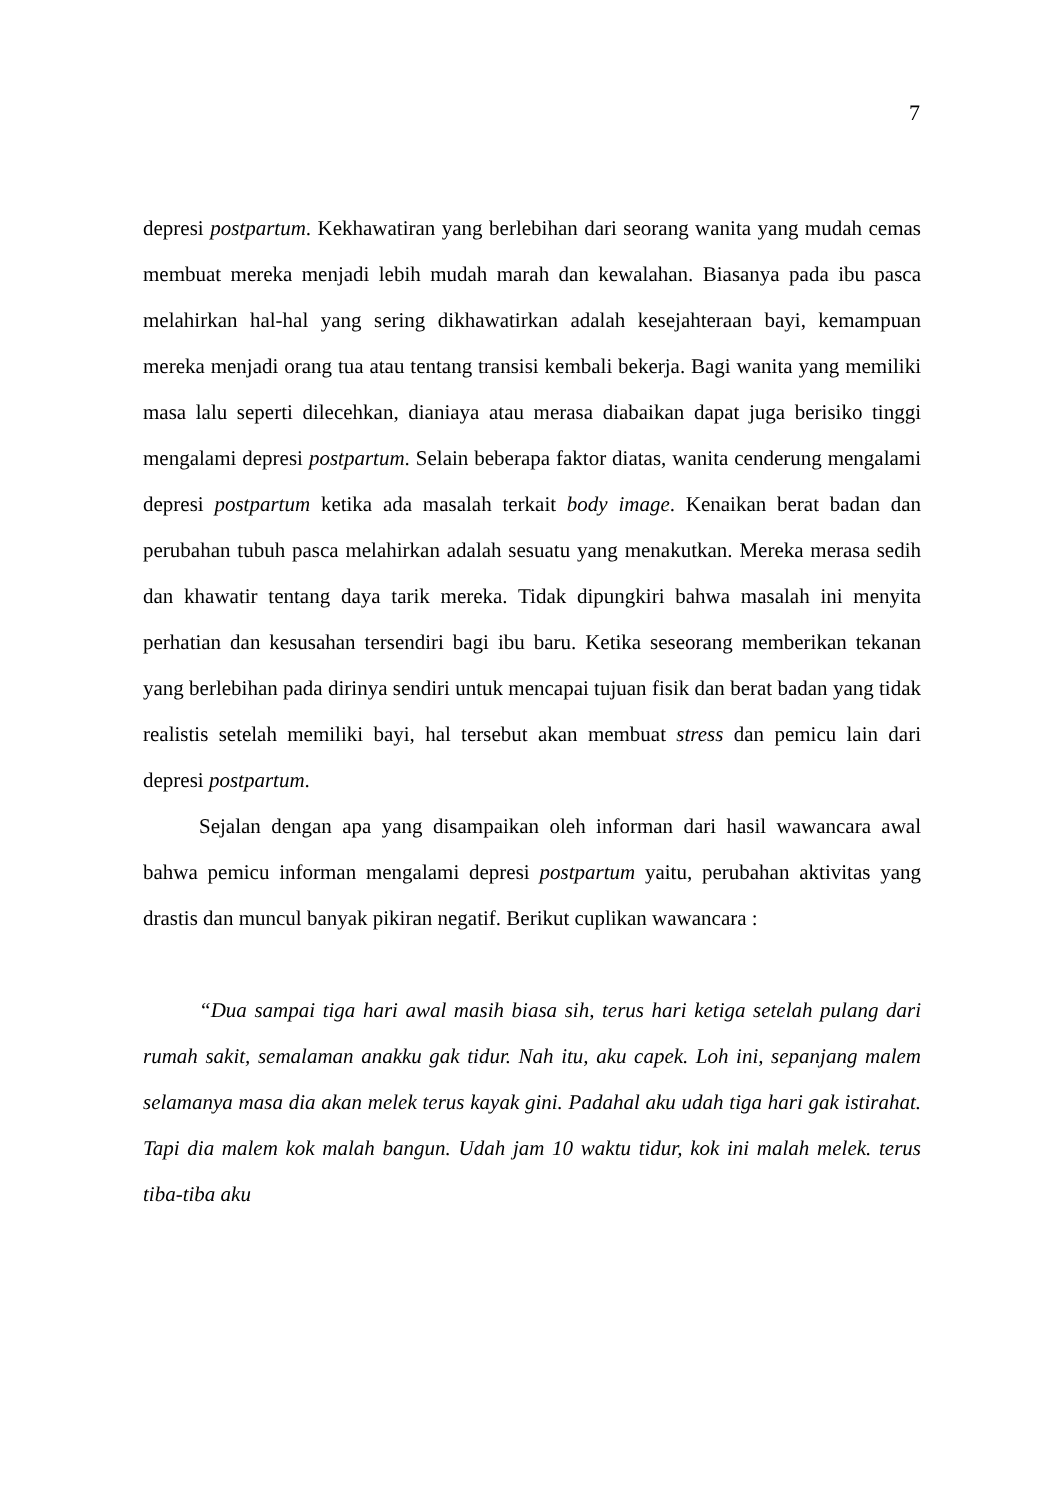7
depresi postpartum. Kekhawatiran yang berlebihan dari seorang wanita yang mudah cemas membuat mereka menjadi lebih mudah marah dan kewalahan. Biasanya pada ibu pasca melahirkan hal-hal yang sering dikhawatirkan adalah kesejahteraan bayi, kemampuan mereka menjadi orang tua atau tentang transisi kembali bekerja. Bagi wanita yang memiliki masa lalu seperti dilecehkan, dianiaya atau merasa diabaikan dapat juga berisiko tinggi mengalami depresi postpartum. Selain beberapa faktor diatas, wanita cenderung mengalami depresi postpartum ketika ada masalah terkait body image. Kenaikan berat badan dan perubahan tubuh pasca melahirkan adalah sesuatu yang menakutkan. Mereka merasa sedih dan khawatir tentang daya tarik mereka. Tidak dipungkiri bahwa masalah ini menyita perhatian dan kesusahan tersendiri bagi ibu baru. Ketika seseorang memberikan tekanan yang berlebihan pada dirinya sendiri untuk mencapai tujuan fisik dan berat badan yang tidak realistis setelah memiliki bayi, hal tersebut akan membuat stress dan pemicu lain dari depresi postpartum.
Sejalan dengan apa yang disampaikan oleh informan dari hasil wawancara awal bahwa pemicu informan mengalami depresi postpartum yaitu, perubahan aktivitas yang drastis dan muncul banyak pikiran negatif. Berikut cuplikan wawancara :
“Dua sampai tiga hari awal masih biasa sih, terus hari ketiga setelah pulang dari rumah sakit, semalaman anakku gak tidur. Nah itu, aku capek. Loh ini, sepanjang malem selamanya masa dia akan melek terus kayak gini. Padahal aku udah tiga hari gak istirahat. Tapi dia malem kok malah bangun. Udah jam 10 waktu tidur, kok ini malah melek. terus tiba-tiba aku